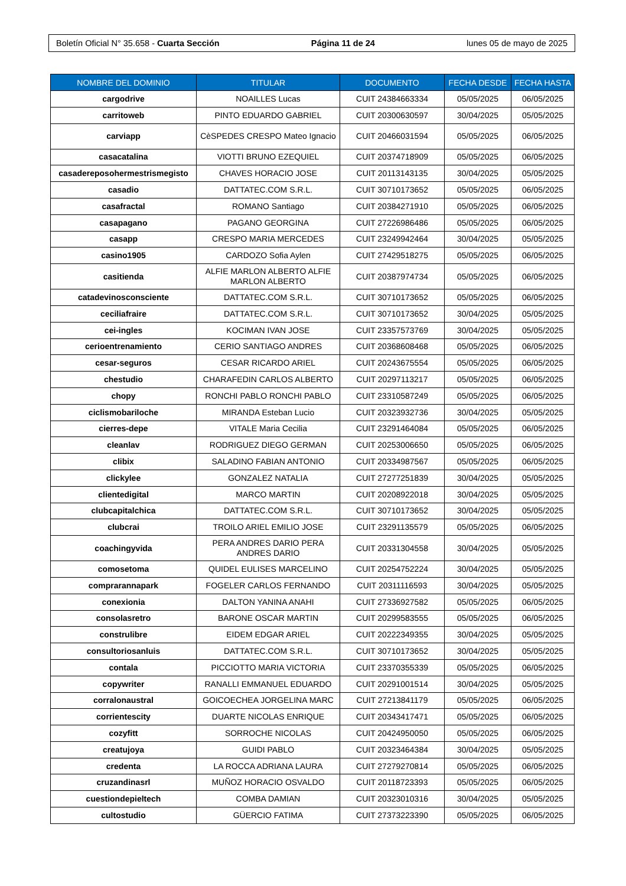Boletín Oficial N° 35.658 - Cuarta Sección Página 11 de 24 lunes 05 de mayo de 2025
| NOMBRE DEL DOMINIO | TITULAR | DOCUMENTO | FECHA DESDE | FECHA HASTA |
| --- | --- | --- | --- | --- |
| cargodrive | NOAILLES Lucas | CUIT 24384663334 | 05/05/2025 | 06/05/2025 |
| carritoweb | PINTO EDUARDO GABRIEL | CUIT 20300630597 | 30/04/2025 | 05/05/2025 |
| carviapp | CèSPEDES CRESPO Mateo Ignacio | CUIT 20466031594 | 05/05/2025 | 06/05/2025 |
| casacatalina | VIOTTI BRUNO EZEQUIEL | CUIT 20374718909 | 05/05/2025 | 06/05/2025 |
| casadereposohermestrismegisto | CHAVES HORACIO JOSE | CUIT 20113143135 | 30/04/2025 | 05/05/2025 |
| casadio | DATTATEC.COM S.R.L. | CUIT 30710173652 | 05/05/2025 | 06/05/2025 |
| casafractal | ROMANO Santiago | CUIT 20384271910 | 05/05/2025 | 06/05/2025 |
| casapagano | PAGANO GEORGINA | CUIT 27226986486 | 05/05/2025 | 06/05/2025 |
| casapp | CRESPO MARIA MERCEDES | CUIT 23249942464 | 30/04/2025 | 05/05/2025 |
| casino1905 | CARDOZO Sofia Aylen | CUIT 27429518275 | 05/05/2025 | 06/05/2025 |
| casitienda | ALFIE MARLON ALBERTO ALFIE MARLON ALBERTO | CUIT 20387974734 | 05/05/2025 | 06/05/2025 |
| catadevinosconsciente | DATTATEC.COM S.R.L. | CUIT 30710173652 | 05/05/2025 | 06/05/2025 |
| ceciliafraire | DATTATEC.COM S.R.L. | CUIT 30710173652 | 30/04/2025 | 05/05/2025 |
| cei-ingles | KOCIMAN IVAN JOSE | CUIT 23357573769 | 30/04/2025 | 05/05/2025 |
| cerioentrenamiento | CERIO SANTIAGO ANDRES | CUIT 20368608468 | 05/05/2025 | 06/05/2025 |
| cesar-seguros | CESAR RICARDO ARIEL | CUIT 20243675554 | 05/05/2025 | 06/05/2025 |
| chestudio | CHARAFEDIN CARLOS ALBERTO | CUIT 20297113217 | 05/05/2025 | 06/05/2025 |
| chopy | RONCHI PABLO RONCHI PABLO | CUIT 23310587249 | 05/05/2025 | 06/05/2025 |
| ciclismobariloche | MIRANDA Esteban Lucio | CUIT 20323932736 | 30/04/2025 | 05/05/2025 |
| cierres-depe | VITALE Maria Cecilia | CUIT 23291464084 | 05/05/2025 | 06/05/2025 |
| cleanlav | RODRIGUEZ DIEGO GERMAN | CUIT 20253006650 | 05/05/2025 | 06/05/2025 |
| clibix | SALADINO FABIAN ANTONIO | CUIT 20334987567 | 05/05/2025 | 06/05/2025 |
| clickylee | GONZALEZ NATALIA | CUIT 27277251839 | 30/04/2025 | 05/05/2025 |
| clientedigital | MARCO MARTIN | CUIT 20208922018 | 30/04/2025 | 05/05/2025 |
| clubcapitalchica | DATTATEC.COM S.R.L. | CUIT 30710173652 | 30/04/2025 | 05/05/2025 |
| clubcrai | TROILO ARIEL EMILIO JOSE | CUIT 23291135579 | 05/05/2025 | 06/05/2025 |
| coachingyvida | PERA ANDRES DARIO PERA ANDRES DARIO | CUIT 20331304558 | 30/04/2025 | 05/05/2025 |
| comosetoma | QUIDEL EULISES MARCELINO | CUIT 20254752224 | 30/04/2025 | 05/05/2025 |
| comprarannapark | FOGELER CARLOS FERNANDO | CUIT 20311116593 | 30/04/2025 | 05/05/2025 |
| conexionia | DALTON YANINA ANAHI | CUIT 27336927582 | 05/05/2025 | 06/05/2025 |
| consolasretro | BARONE OSCAR MARTIN | CUIT 20299583555 | 05/05/2025 | 06/05/2025 |
| construlibre | EIDEM EDGAR ARIEL | CUIT 20222349355 | 30/04/2025 | 05/05/2025 |
| consultoriosanluis | DATTATEC.COM S.R.L. | CUIT 30710173652 | 30/04/2025 | 05/05/2025 |
| contala | PICCIOTTO MARIA VICTORIA | CUIT 23370355339 | 05/05/2025 | 06/05/2025 |
| copywriter | RANALLI EMMANUEL EDUARDO | CUIT 20291001514 | 30/04/2025 | 05/05/2025 |
| corralonaustral | GOICOECHEA JORGELINA MARC | CUIT 27213841179 | 05/05/2025 | 06/05/2025 |
| corrientescity | DUARTE NICOLAS ENRIQUE | CUIT 20343417471 | 05/05/2025 | 06/05/2025 |
| cozyfitt | SORROCHE NICOLAS | CUIT 20424950050 | 05/05/2025 | 06/05/2025 |
| creatujoya | GUIDI PABLO | CUIT 20323464384 | 30/04/2025 | 05/05/2025 |
| credenta | LA ROCCA ADRIANA LAURA | CUIT 27279270814 | 05/05/2025 | 06/05/2025 |
| cruzandinasrl | MUÑOZ HORACIO OSVALDO | CUIT 20118723393 | 05/05/2025 | 06/05/2025 |
| cuestiondepieltech | COMBA DAMIAN | CUIT 20323010316 | 30/04/2025 | 05/05/2025 |
| cultostudio | GÜERCIO FATIMA | CUIT 27373223390 | 05/05/2025 | 06/05/2025 |